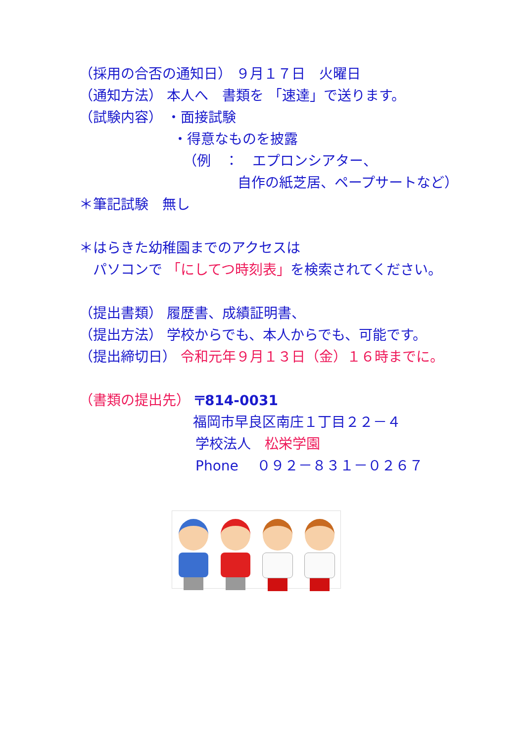（採用の合否の通知日） ９月１７日　火曜日
（通知方法） 本人へ　書類を 「速達」で送ります。
（試験内容） ・面接試験
・得意なものを披露
（例　：　エプロンシアター、
自作の紙芝居、ペープサートなど）
＊筆記試験　無し
＊はらきた幼稚園までのアクセスは
　パソコンで 「にしてつ時刻表」を検索されてください。
（提出書類） 履歴書、成績証明書、
（提出方法） 学校からでも、本人からでも、可能です。
（提出締切日） 令和元年９月１３日（金）１６時までに。
（書類の提出先） 〒814-0031
福岡市早良区南庄１丁目２２－４
学校法人　松栄学園
Phone　 ０９２－８３１－０２６７